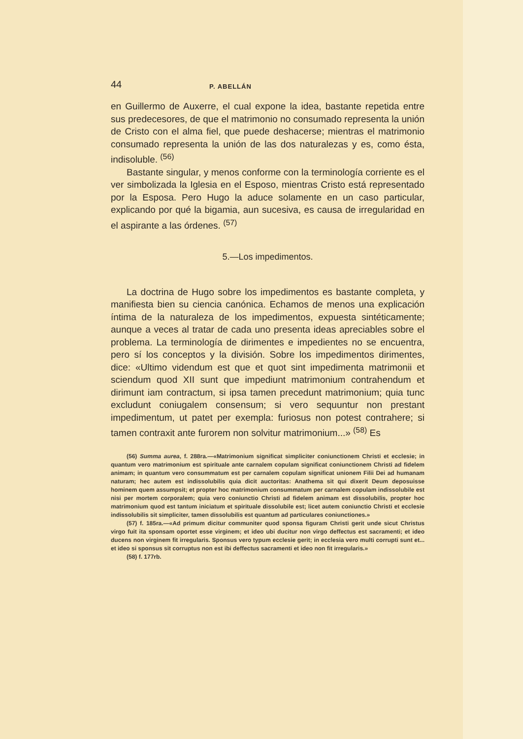44 P. ABELLÁN
en Guillermo de Auxerre, el cual expone la idea, bastante repetida entre sus predecesores, de que el matrimonio no consumado representa la unión de Cristo con el alma fiel, que puede deshacerse; mientras el matrimonio consumado representa la unión de las dos naturalezas y es, como ésta, indisoluble. <sup>(56)</sup>
Bastante singular, y menos conforme con la terminología corriente es el ver simbolizada la Iglesia en el Esposo, mientras Cristo está representado por la Esposa. Pero Hugo la aduce solamente en un caso particular, explicando por qué la bigamia, aun sucesiva, es causa de irregularidad en el aspirante a las órdenes. <sup>(57)</sup>
5.—Los impedimentos.
La doctrina de Hugo sobre los impedimentos es bastante completa, y manifiesta bien su ciencia canónica. Echamos de menos una explicación íntima de la naturaleza de los impedimentos, expuesta sintéticamente; aunque a veces al tratar de cada uno presenta ideas apreciables sobre el problema. La terminología de dirimentes e impedientes no se encuentra, pero sí los conceptos y la división. Sobre los impedimentos dirimentes, dice: «Ultimo videndum est que et quot sint impedimenta matrimonii et sciendum quod XII sunt que impediunt matrimonium contrahendum et dirimunt iam contractum, si ipsa tamen precedunt matrimonium; quia tunc excludunt coniugalem consensum; si vero sequuntur non prestant impedimentum, ut patet per exempla: furiosus non potest contrahere; si tamen contraxit ante furorem non solvitur matrimonium...» <sup>(58)</sup> Es
(56) Summa aurea, f. 288ra.—«Matrimonium significat simpliciter coniunctionem Christi et ecclesie; in quantum vero matrimonium est spirituale ante carnalem copulam significat coniunctionem Christi ad fidelem animam; in quantum vero consummatum est per carnalem copulam significat unionem Filii Dei ad humanam naturam; hec autem est indissolubilis quia dicit auctoritas: Anathema sit qui dixerit Deum deposuisse hominem quem assumpsit; et propter hoc matrimonium consummatum per carnalem copulam indissolubile est nisi per mortem corporalem; quia vero coniunctio Christi ad fidelem animam est dissolubilis, propter hoc matrimonium quod est tantum iniciatum et spirituale dissolubile est; licet autem coniunctio Christi et ecclesie indissolubilis sit simpliciter, tamen dissolubilis est quantum ad particulares coniunctiones.»
(57) f. 185ra.—«Ad primum dicitur communiter quod sponsa figuram Christi gerit unde sicut Christus virgo fuit ita sponsam oportet esse virginem; et ideo ubi ducitur non virgo deffectus est sacramenti; et ideo ducens non virginem fit irregularis. Sponsus vero typum ecclesie gerit; in ecclesia vero multi corrupti sunt et... et ideo si sponsus sit corruptus non est ibi deffectus sacramenti et ideo non fit irregularis.»
(58) f. 177rb.